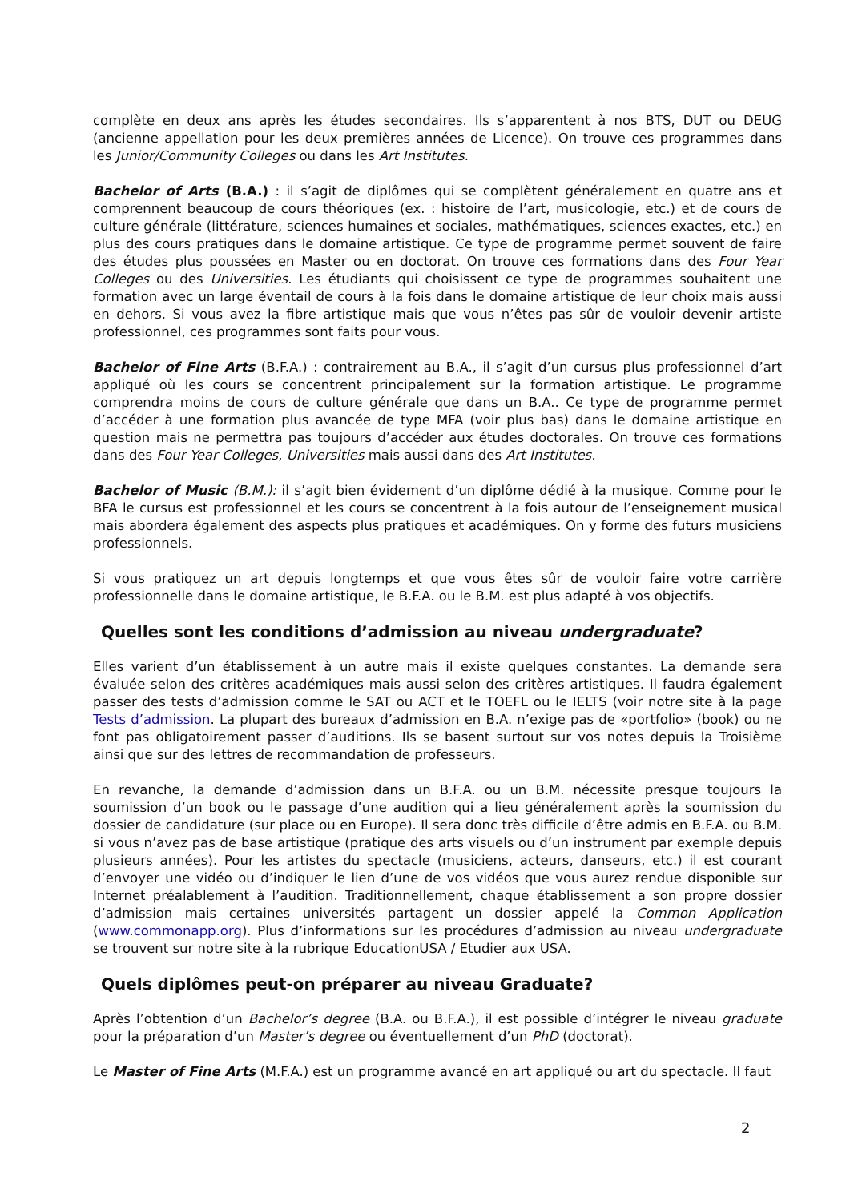complète en deux ans après les études secondaires. Ils s’apparentent à nos BTS, DUT ou DEUG (ancienne appellation pour les deux premières années de Licence). On trouve ces programmes dans les Junior/Community Colleges ou dans les Art Institutes.
Bachelor of Arts (B.A.) : il s’agit de diplômes qui se complètent généralement en quatre ans et comprennent beaucoup de cours théoriques (ex. : histoire de l’art, musicologie, etc.) et de cours de culture générale (littérature, sciences humaines et sociales, mathématiques, sciences exactes, etc.) en plus des cours pratiques dans le domaine artistique. Ce type de programme permet souvent de faire des études plus poussées en Master ou en doctorat. On trouve ces formations dans des Four Year Colleges ou des Universities. Les étudiants qui choisissent ce type de programmes souhaitent une formation avec un large éventail de cours à la fois dans le domaine artistique de leur choix mais aussi en dehors. Si vous avez la fibre artistique mais que vous n’êtes pas sûr de vouloir devenir artiste professionnel, ces programmes sont faits pour vous.
Bachelor of Fine Arts (B.F.A.) : contrairement au B.A., il s’agit d’un cursus plus professionnel d’art appliqué où les cours se concentrent principalement sur la formation artistique. Le programme comprendra moins de cours de culture générale que dans un B.A.. Ce type de programme permet d’accéder à une formation plus avancée de type MFA (voir plus bas) dans le domaine artistique en question mais ne permettra pas toujours d’accéder aux études doctorales. On trouve ces formations dans des Four Year Colleges, Universities mais aussi dans des Art Institutes.
Bachelor of Music (B.M.): il s’agit bien évidement d’un diplôme dédié à la musique. Comme pour le BFA le cursus est professionnel et les cours se concentrent à la fois autour de l’enseignement musical mais abordera également des aspects plus pratiques et académiques. On y forme des futurs musiciens professionnels.
Si vous pratiquez un art depuis longtemps et que vous êtes sûr de vouloir faire votre carrière professionnelle dans le domaine artistique, le B.F.A. ou le B.M. est plus adapté à vos objectifs.
Quelles sont les conditions d’admission au niveau undergraduate?
Elles varient d’un établissement à un autre mais il existe quelques constantes. La demande sera évaluée selon des critères académiques mais aussi selon des critères artistiques. Il faudra également passer des tests d’admission comme le SAT ou ACT et le TOEFL ou le IELTS (voir notre site à la page Tests d’admission. La plupart des bureaux d’admission en B.A. n’exige pas de «portfolio» (book) ou ne font pas obligatoirement passer d’auditions. Ils se basent surtout sur vos notes depuis la Troisième ainsi que sur des lettres de recommandation de professeurs.
En revanche, la demande d’admission dans un B.F.A. ou un B.M. nécessite presque toujours la soumission d’un book ou le passage d’une audition qui a lieu généralement après la soumission du dossier de candidature (sur place ou en Europe). Il sera donc très difficile d’être admis en B.F.A. ou B.M. si vous n’avez pas de base artistique (pratique des arts visuels ou d’un instrument par exemple depuis plusieurs années). Pour les artistes du spectacle (musiciens, acteurs, danseurs, etc.) il est courant d’envoyer une vidéo ou d’indiquer le lien d’une de vos vidéos que vous aurez rendue disponible sur Internet préalablement à l’audition. Traditionnellement, chaque établissement a son propre dossier d’admission mais certaines universités partagent un dossier appelé la Common Application (www.commonapp.org). Plus d’informations sur les procédures d’admission au niveau undergraduate se trouvent sur notre site à la rubrique EducationUSA / Etudier aux USA.
Quels diplômes peut-on préparer au niveau Graduate?
Après l’obtention d’un Bachelor’s degree (B.A. ou B.F.A.), il est possible d’intégrer le niveau graduate pour la préparation d’un Master’s degree ou éventuellement d’un PhD (doctorat).
Le Master of Fine Arts (M.F.A.) est un programme avancé en art appliqué ou art du spectacle. Il faut
2